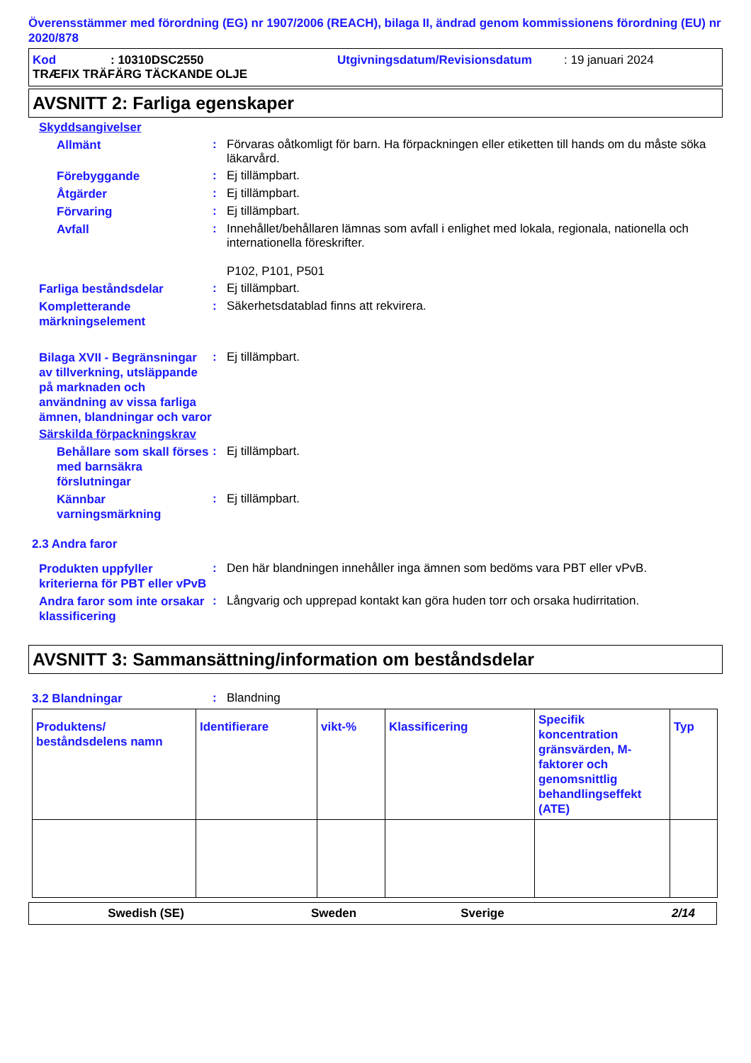Överensstämmer med förordning (EG) nr 1907/2006 (REACH), bilaga II, ändrad genom kommissionens förordning (EU) nr 2020/878
Kod: 10310DSC2550 Utgivningsdatum/Revisionsdatum: 19 januari 2024
TRÆFIX TRÄFÄRG TÄCKANDE OLJE
AVSNITT 2: Farliga egenskaper
Skyddsangivelser
Allmänt
:
Förvaras oåtkomligt för barn. Ha förpackningen eller etiketten till hands om du måste söka läkarvård.
Förebyggande
:
Ej tillämpbart.
Åtgärder
:
Ej tillämpbart.
Förvaring
:
Ej tillämpbart.
Avfall
:
Innehållet/behållaren lämnas som avfall i enlighet med lokala, regionala, nationella och internationella föreskrifter.
P102, P101, P501
Farliga beståndsdelar
:
Ej tillämpbart.
Kompletterande märkningselement
:
Säkerhetsdatablad finns att rekvirera.
Bilaga XVII - Begränsningar av tillverkning, utsläppande på marknaden och användning av vissa farliga ämnen, blandningar och varor
:
Ej tillämpbart.
Särskilda förpackningskrav
Behållare som skall förses med barnsäkra förslutningar
:
Ej tillämpbart.
Kännbar varningsmärkning
:
Ej tillämpbart.
2.3 Andra faror
Produkten uppfyller kriterierna för PBT eller vPvB
:
Den här blandningen innehåller inga ämnen som bedöms vara PBT eller vPvB.
Andra faror som inte orsakar klassificering
:
Långvarig och upprepad kontakt kan göra huden torr och orsaka hudirritation.
AVSNITT 3: Sammansättning/information om beståndsdelar
3.2 Blandningar
:
Blandning
| Produktens/ beståndsdelens namn | Identifierare | vikt-% | Klassificering | Specifik koncentration gränsvärden, M-faktorer och genomsnittlig behandlingseffekt (ATE) | Typ |
| --- | --- | --- | --- | --- | --- |
Swedish (SE) Sweden Sverige 2/14